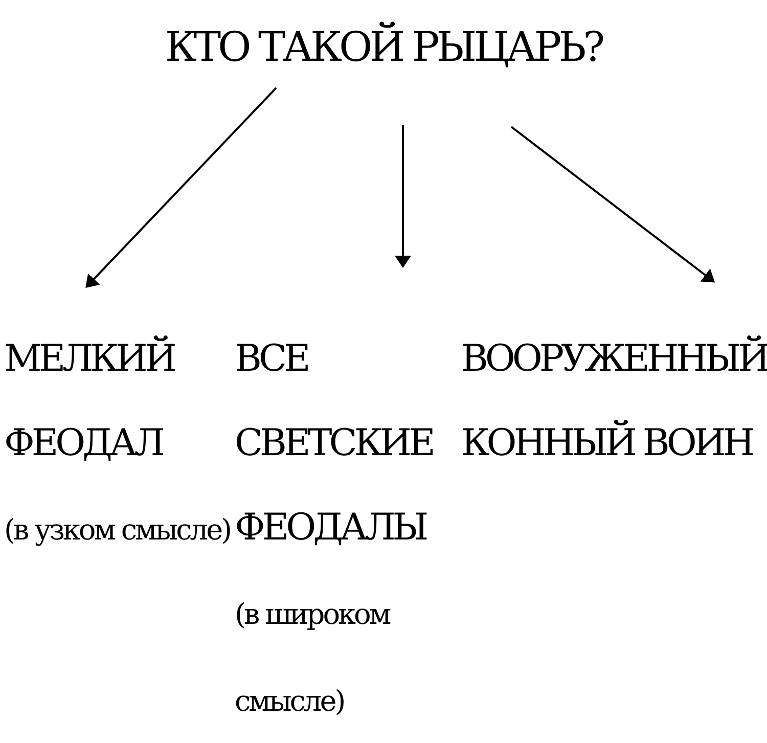КТО ТАКОЙ РЫЦАРЬ?
МЕЛКИЙ ФЕОДАЛ
(в узком смысле)
ВСЕ СВЕТСКИЕ
ФЕОДАЛЫ
(в широком смысле)
ВООРУЖЕННЫЙ
КОННЫЙ ВОИН